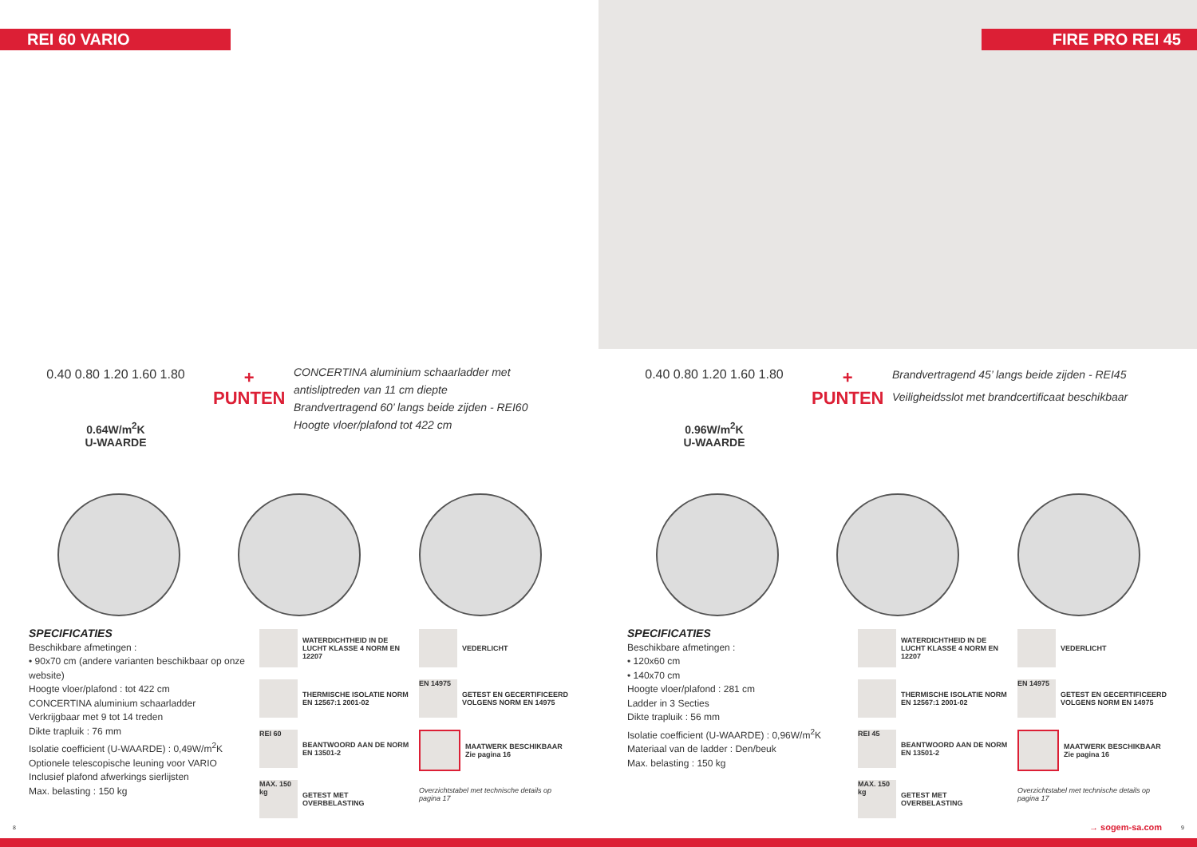REI 60 VARIO
0.40 0.80 1.20 1.60 1.80
0.64W/m<sup>2</sup>K
U-WAARDE
+
PUNTEN
CONCERTINA aluminium schaarladder met
antisliptreden van 11 cm diepte
Brandvertragend 60’ langs beide zijden - REI60
Hoogte vloer/plafond tot 422 cm
SPECIFICATIES
Beschikbare afmetingen :
• 90x70 cm (andere varianten beschikbaar op onze website)
Hoogte vloer/plafond : tot 422 cm
CONCERTINA aluminium schaarladder
Verkrijgbaar met 9 tot 14 treden
Dikte trapluik : 76 mm
Isolatie coefficient (U-WAARDE) : 0,49W/m<sup>2</sup>K
Optionele telescopische leuning voor VARIO
Inclusief plafond afwerkings sierlijsten
Max. belasting : 150 kg
WATERDICHTHEID IN DE LUCHT KLASSE 4 NORM EN 12207
THERMISCHE ISOLATIE NORM EN 12567:1 2001-02
REI 60
BEANTWOORD AAN DE NORM EN 13501-2
MAX. 150 kg
GETEST MET OVERBELASTING
VEDERLICHT
EN 14975
GETEST EN GECERTIFICEERD VOLGENS NORM EN 14975
MAATWERK BESCHIKBAAR Zie pagina 16
Overzichtstabel met technische details op pagina 17
8
FIRE PRO REI 45
0.40 0.80 1.20 1.60 1.80
0.96W/m<sup>2</sup>K
U-WAARDE
+
PUNTEN
Brandvertragend 45’ langs beide zijden - REI45
Veiligheidsslot met brandcertificaat beschikbaar
SPECIFICATIES
Beschikbare afmetingen :
• 120x60 cm
• 140x70 cm
Hoogte vloer/plafond : 281 cm
Ladder in 3 Secties
Dikte trapluik : 56 mm
Isolatie coefficient (U-WAARDE) : 0,96W/m<sup>2</sup>K
Materiaal van de ladder : Den/beuk
Max. belasting : 150 kg
WATERDICHTHEID IN DE LUCHT KLASSE 4 NORM EN 12207
THERMISCHE ISOLATIE NORM EN 12567:1 2001-02
REI 45
BEANTWOORD AAN DE NORM EN 13501-2
MAX. 150 kg
GETEST MET OVERBELASTING
VEDERLICHT
EN 14975
GETEST EN GECERTIFICEERD VOLGENS NORM EN 14975
MAATWERK BESCHIKBAAR Zie pagina 16
Overzichtstabel met technische details op pagina 17
→ sogem-sa.com 9